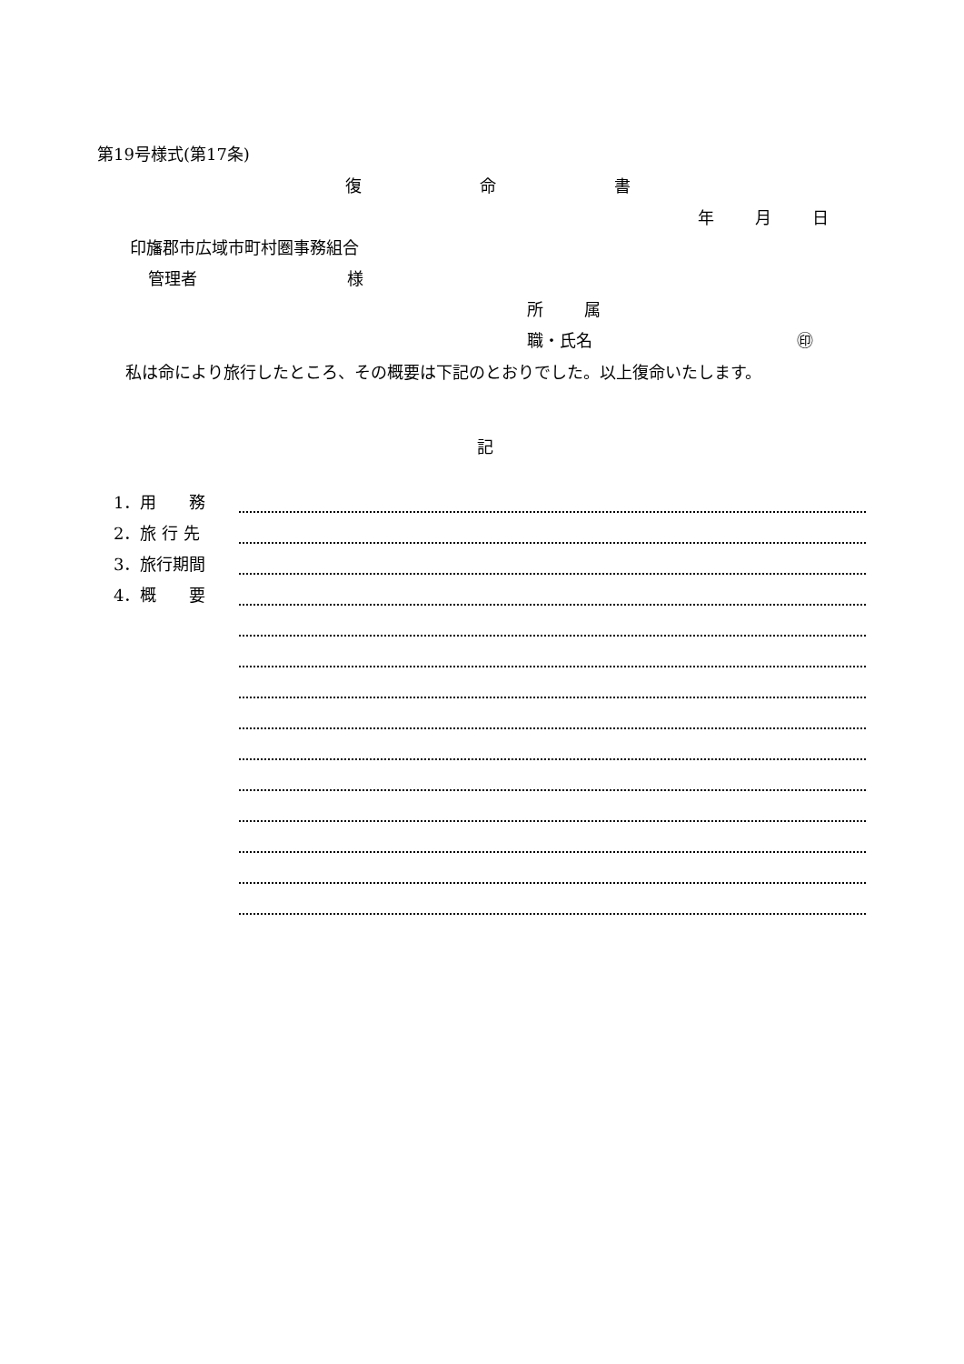第19号様式(第17条)
復 命 書
年 月 日
印旛郡市広域市町村圏事務組合
管理者 様
所 属
職・氏名 ㊞
　私は命により旅行したところ、その概要は下記のとおりでした。以上復命いたします。
記
1．用　　務
2．旅 行 先
3．旅行期間
4．概　　要